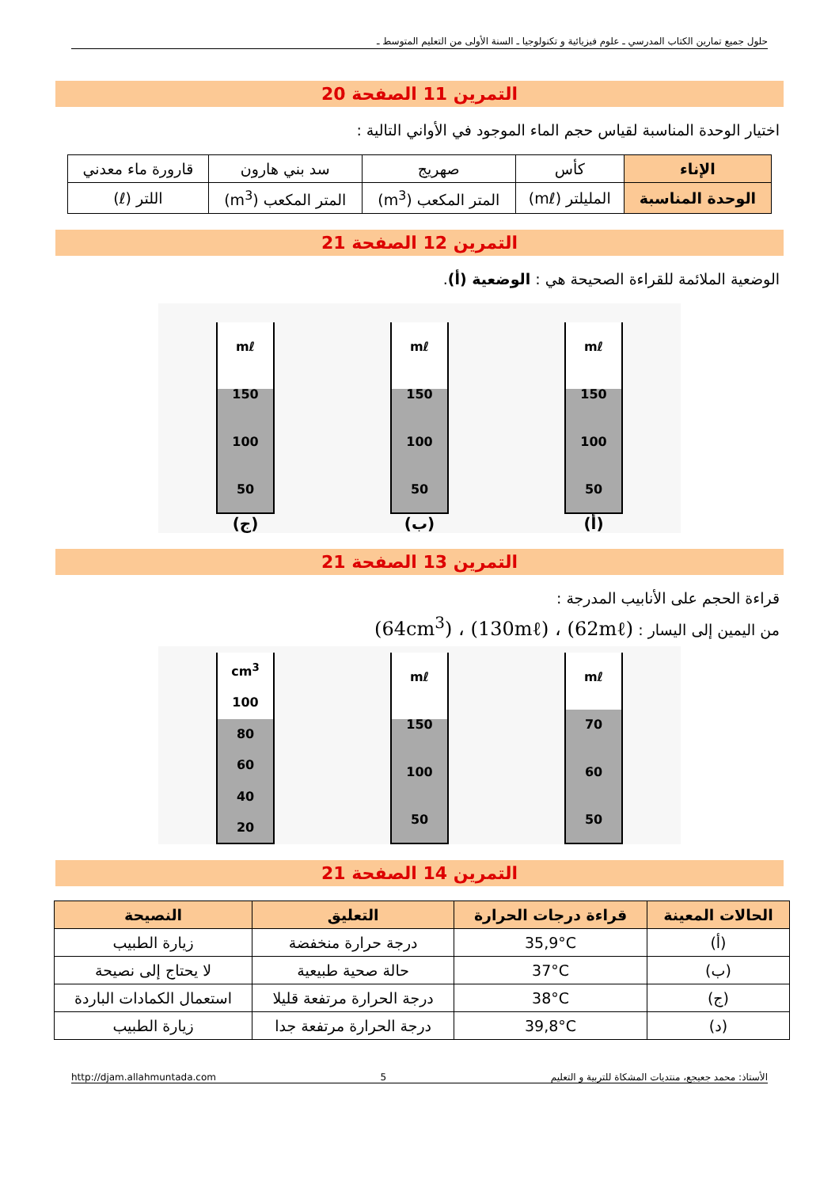حلول جميع تمارين الكتاب المدرسي ـ علوم فيزيائية و تكنولوجيا ـ السنة الأولى من التعليم المتوسط ـ
التمرين 11 الصفحة 20
اختيار الوحدة المناسبة لقياس حجم الماء الموجود في الأواني التالية :
| الإناء | كأس | صهريج | سد بني هارون | قارورة ماء معدني |
| الوحدة المناسبة | الملیلتر (mℓ) | المتر المكعب (m<sup>3</sup>) | المتر المكعب (m<sup>3</sup>) | اللتر (ℓ) |
التمرين 12 الصفحة 21
الوضعية الملائمة للقراءة الصحيحة هي : الوضعية (أ).
mℓ
150
100
50
(أ)
mℓ
150
100
50
(ب)
mℓ
150
100
50
(ج)
التمرين 13 الصفحة 21
قراءة الحجم على الأنابيب المدرجة :
من اليمين إلى اليسار : (62mℓ) ، (130mℓ) ، (64cm<sup>3</sup>)
mℓ
70
60
50
mℓ
150
100
50
cm<sup>3</sup>
100
80
60
40
20
التمرين 14 الصفحة 21
| الحالات المعينة | قراءة درجات الحرارة | التعليق | النصيحة |
| --- | --- | --- | --- |
| (أ) | 35,9°C | درجة حرارة منخفضة | زيارة الطبيب |
| (ب) | 37°C | حالة صحية طبيعية | لا يحتاج إلى نصيحة |
| (ج) | 38°C | درجة الحرارة مرتفعة قليلا | استعمال الكمادات الباردة |
| (د) | 39,8°C | درجة الحرارة مرتفعة جدا | زيارة الطبيب |
الأستاذ: محمد جعيجع، منتديات المشكاة للتربية و التعليم 5 http://djam.allahmuntada.com